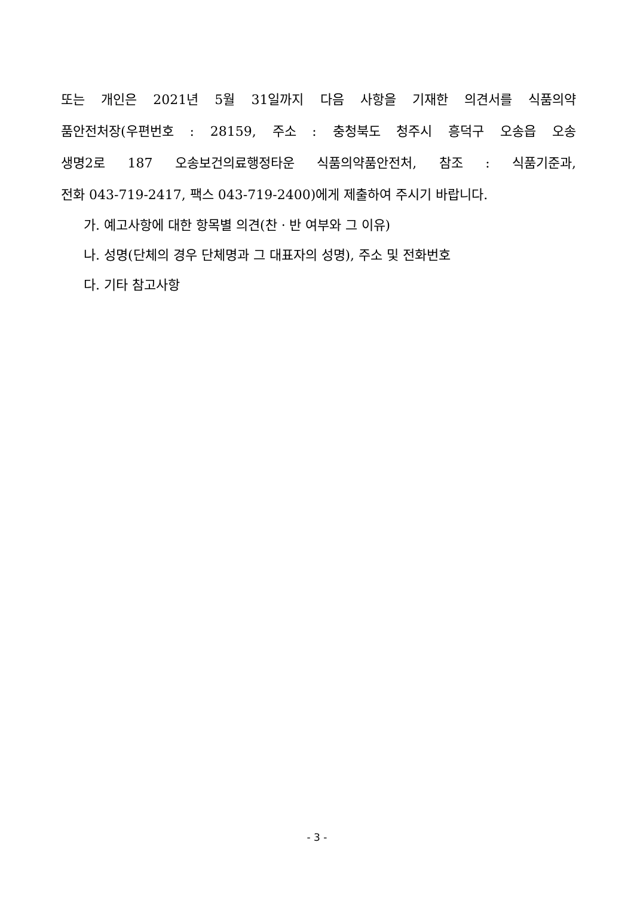또는 개인은 2021년 5월 31일까지 다음 사항을 기재한 의견서를 식품의약
품안전처장(우편번호 : 28159, 주소 : 충청북도 청주시 흥덕구 오송읍 오송
생명2로 187 오송보건의료행정타운 식품의약품안전처, 참조 : 식품기준과,
전화 043-719-2417, 팩스 043-719-2400)에게 제출하여 주시기 바랍니다.
가. 예고사항에 대한 항목별 의견(찬ㆍ반 여부와 그 이유)
나. 성명(단체의 경우 단체명과 그 대표자의 성명), 주소 및 전화번호
다. 기타 참고사항
- 3 -